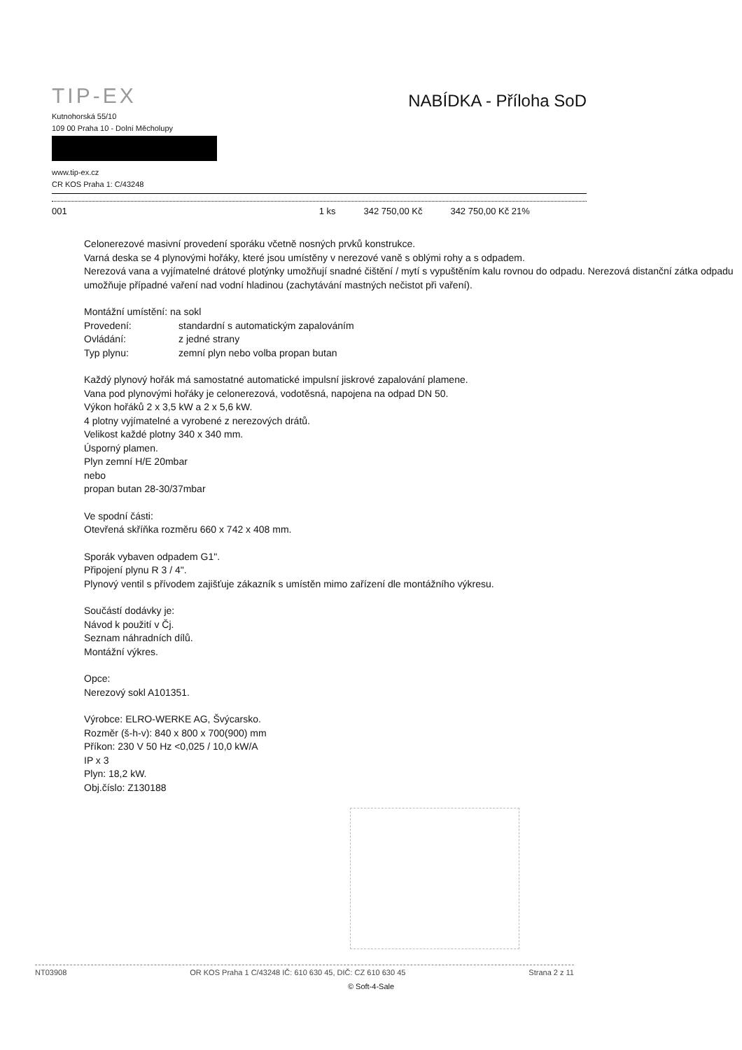TIP-EX
NABÍDKA - Příloha SoD
Kutnohorská 55/10
109 00 Praha 10 - Dolní Měcholupy
www.tip-ex.cz
CR KOS Praha 1: C/43248
001 1 ks 342 750,00 Kč 342 750,00 Kč 21%
Celonerezové masivní provedení sporáku včetně nosných prvků konstrukce.
Varná deska se 4 plynovými hořáky, které jsou umístěny v nerezové vaně s oblými rohy a s odpadem.
Nerezová vana a vyjímatelné drátové plotýnky umožňují snadné čištění / mytí s vypuštěním kalu rovnou do odpadu. Nerezová distanční zátka odpadu umožňuje případné vaření nad vodní hladinou (zachytávání mastných nečistot při vaření).
Montážní umístění: na sokl
Provedení: standardní s automatickým zapalováním
Ovládání: z jedné strany
Typ plynu: zemní plyn nebo volba propan butan
Každý plynový hořák má samostatné automatické impulsní jiskrové zapalování plamene.
Vana pod plynovými hořáky je celonerezová, vodotěsná, napojena na odpad DN 50.
Výkon hořáků 2 x 3,5 kW a 2 x 5,6 kW.
4 plotny vyjímatelné a vyrobené z nerezových drátů.
Velikost každé plotny 340 x 340 mm.
Úsporný plamen.
Plyn zemní H/E 20mbar
nebo
propan butan 28-30/37mbar
Ve spodní části:
Otevřená skříňka rozměru 660 x 742 x 408 mm.
Sporák vybaven odpadem G1".
Připojení plynu R 3 / 4".
Plynový ventil s přívodem zajišťuje zákazník s umístěn mimo zařízení dle montážního výkresu.
Součástí dodávky je:
Návod k použití v Čj.
Seznam náhradních dílů.
Montážní výkres.
Opce:
Nerezový sokl A101351.
Výrobce: ELRO-WERKE AG, Švýcarsko.
Rozměr (š-h-v): 840 x 800 x 700(900) mm
Příkon: 230 V 50 Hz <0,025 / 10,0 kW/A
IP x 3
Plyn: 18,2 kW.
Obj.číslo: Z130188
NT03908 OR KOS Praha 1 C/43248 IČ: 610 630 45, DIČ: CZ 610 630 45 Strana 2 z 11
© Soft-4-Sale